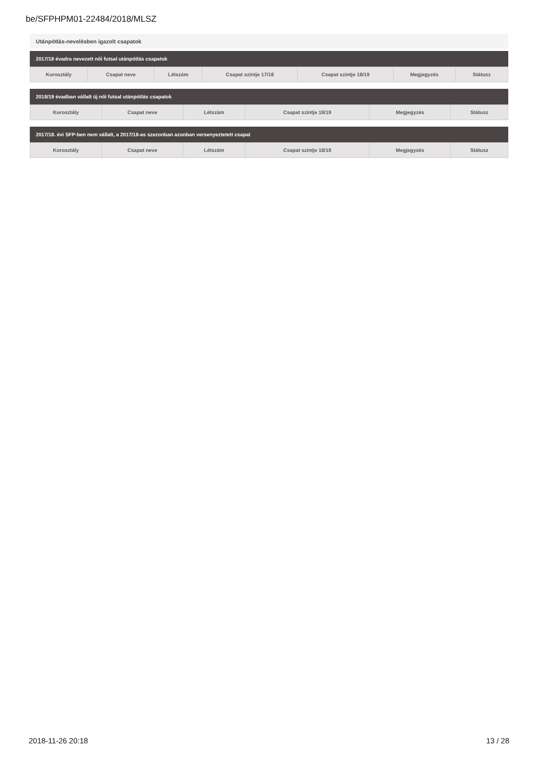be/SFPHPM01-22484/2018/MLSZ
Utánpótlás-nevelésben igazolt csapatok
2017/18 évadra nevezett női futsal utánpótlás csapatok
| Korosztály | Csapat neve | Létszám | Csapat szintje 17/18 | Csapat szintje 18/19 | Megjegyzés | Státusz |
| --- | --- | --- | --- | --- | --- | --- |
2018/19 évadban vállalt új női futsal utánpótlás csapatok
| Korosztály | Csapat neve | Létszám | Csapat szintje 18/19 | Megjegyzés | Státusz |
| --- | --- | --- | --- | --- | --- |
2017/18. évi SFP-ben nem vállalt, a 2017/18-as szezonban azonban versenyeztetett csapat
| Korosztály | Csapat neve | Létszám | Csapat szintje 18/19 | Megjegyzés | Státusz |
| --- | --- | --- | --- | --- | --- |
2018-11-26 20:18 13 / 28